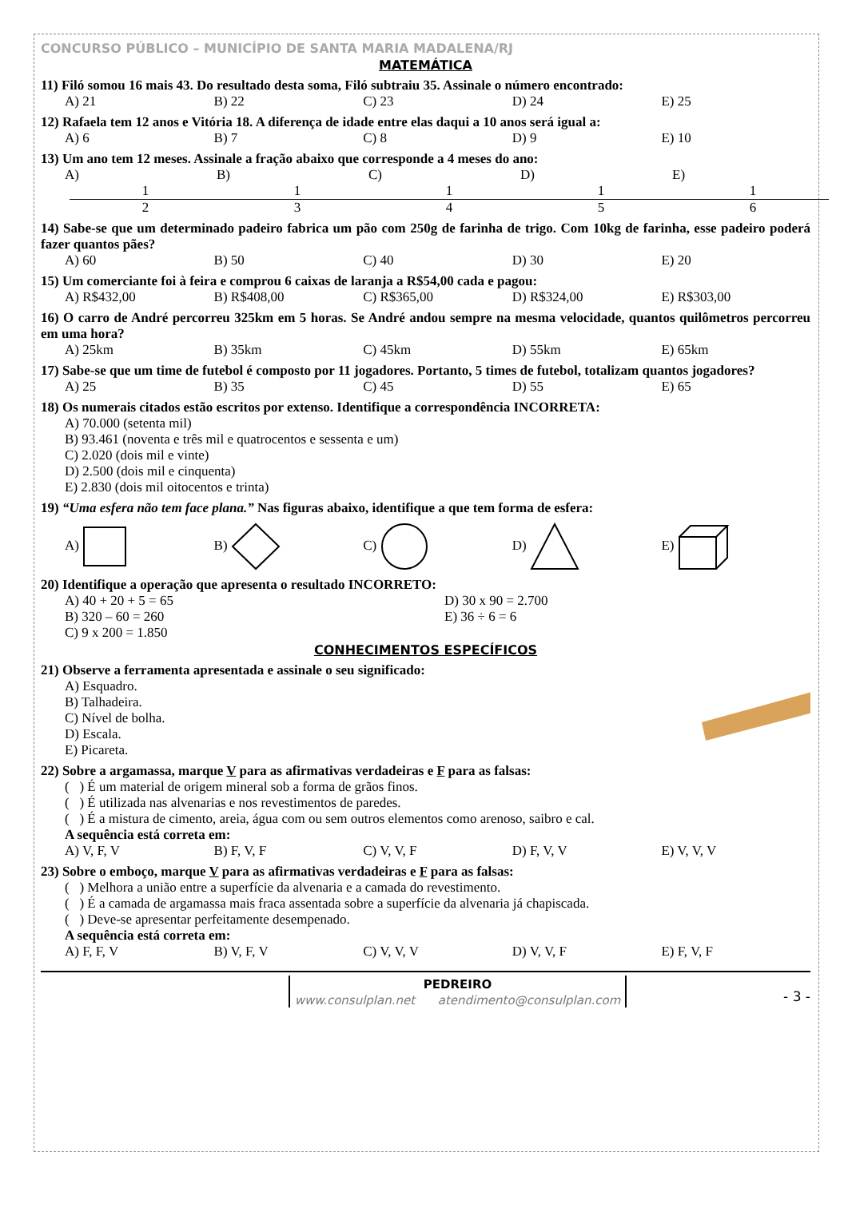CONCURSO PÚBLICO – MUNICÍPIO DE SANTA MARIA MADALENA/RJ
MATEMÁTICA
11) Filó somou 16 mais 43. Do resultado desta soma, Filó subtraiu 35. Assinale o número encontrado:
A) 21 B) 22 C) 23 D) 24 E) 25
12) Rafaela tem 12 anos e Vitória 18. A diferença de idade entre elas daqui a 10 anos será igual a:
A) 6 B) 7 C) 8 D) 9 E) 10
13) Um ano tem 12 meses. Assinale a fração abaixo que corresponde a 4 meses do ano:
A) 1 2 B) 1 3 C) 1 4 D) 1 5 E) 1 6
14) Sabe-se que um determinado padeiro fabrica um pão com 250g de farinha de trigo. Com 10kg de farinha, esse padeiro poderá fazer quantos pães?
A) 60 B) 50 C) 40 D) 30 E) 20
15) Um comerciante foi à feira e comprou 6 caixas de laranja a R$54,00 cada e pagou:
A) R$432,00 B) R$408,00 C) R$365,00 D) R$324,00 E) R$303,00
16) O carro de André percorreu 325km em 5 horas. Se André andou sempre na mesma velocidade, quantos quilômetros percorreu em uma hora?
A) 25km B) 35km C) 45km D) 55km E) 65km
17) Sabe-se que um time de futebol é composto por 11 jogadores. Portanto, 5 times de futebol, totalizam quantos jogadores?
A) 25 B) 35 C) 45 D) 55 E) 65
18) Os numerais citados estão escritos por extenso. Identifique a correspondência INCORRETA:
A) 70.000 (setenta mil)
B) 93.461 (noventa e três mil e quatrocentos e sessenta e um)
C) 2.020 (dois mil e vinte)
D) 2.500 (dois mil e cinquenta)
E) 2.830 (dois mil oitocentos e trinta)
19) “Uma esfera não tem face plana.” Nas figuras abaixo, identifique a que tem forma de esfera:
A) B) C) D) E)
20) Identifique a operação que apresenta o resultado INCORRETO:
A) 40 + 20 + 5 = 65
B) 320 – 60 = 260
C) 9 x 200 = 1.850
D) 30 x 90 = 2.700
E) 36 ÷ 6 = 6
CONHECIMENTOS ESPECÍFICOS
21) Observe a ferramenta apresentada e assinale o seu significado:
A) Esquadro.
B) Talhadeira.
C) Nível de bolha.
D) Escala.
E) Picareta.
22) Sobre a argamassa, marque V para as afirmativas verdadeiras e F para as falsas:
( ) É um material de origem mineral sob a forma de grãos finos.
( ) É utilizada nas alvenarias e nos revestimentos de paredes.
( ) É a mistura de cimento, areia, água com ou sem outros elementos como arenoso, saibro e cal.
A sequência está correta em:
A) V, F, V B) F, V, F C) V, V, F D) F, V, V E) V, V, V
23) Sobre o emboço, marque V para as afirmativas verdadeiras e F para as falsas:
( ) Melhora a união entre a superfície da alvenaria e a camada do revestimento.
( ) É a camada de argamassa mais fraca assentada sobre a superfície da alvenaria já chapiscada.
( ) Deve-se apresentar perfeitamente desempenado.
A sequência está correta em:
A) F, F, V B) V, F, V C) V, V, V D) V, V, F E) F, V, F
PEDREIRO
www.consulplan.net atendimento@consulplan.com
- 3 -